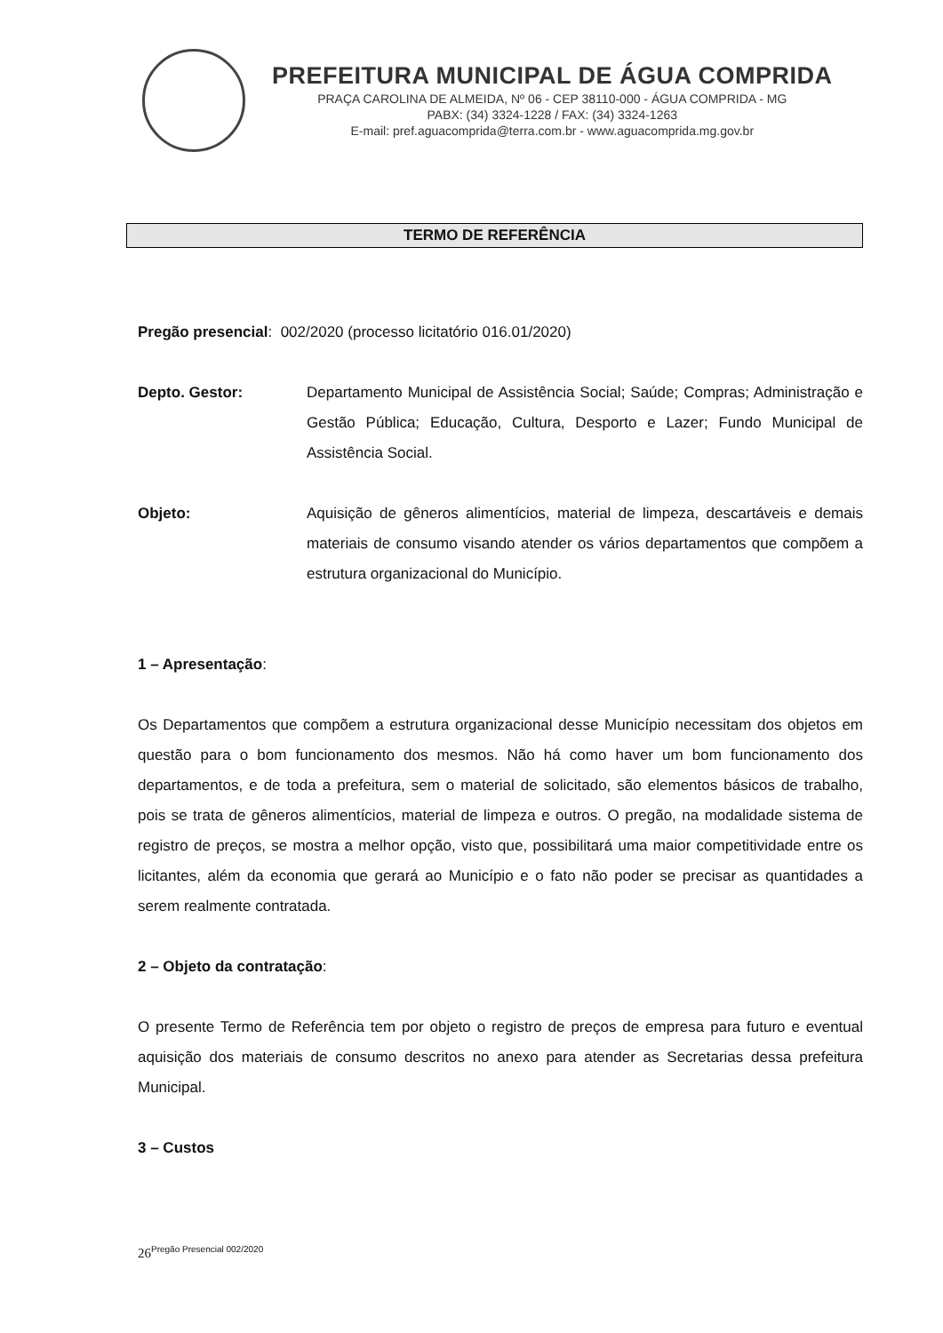PREFEITURA MUNICIPAL DE ÁGUA COMPRIDA
PRAÇA CAROLINA DE ALMEIDA, Nº 06 - CEP 38110-000 - ÁGUA COMPRIDA - MG
PABX: (34) 3324-1228 / FAX: (34) 3324-1263
E-mail: pref.aguacomprida@terra.com.br - www.aguacomprida.mg.gov.br
TERMO DE REFERÊNCIA
Pregão presencial: 002/2020 (processo licitatório 016.01/2020)
Depto. Gestor: Departamento Municipal de Assistência Social; Saúde; Compras; Administração e Gestão Pública; Educação, Cultura, Desporto e Lazer; Fundo Municipal de Assistência Social.
Objeto: Aquisição de gêneros alimentícios, material de limpeza, descartáveis e demais materiais de consumo visando atender os vários departamentos que compõem a estrutura organizacional do Município.
1 – Apresentação:
Os Departamentos que compõem a estrutura organizacional desse Município necessitam dos objetos em questão para o bom funcionamento dos mesmos. Não há como haver um bom funcionamento dos departamentos, e de toda a prefeitura, sem o material de solicitado, são elementos básicos de trabalho, pois se trata de gêneros alimentícios, material de limpeza e outros. O pregão, na modalidade sistema de registro de preços, se mostra a melhor opção, visto que, possibilitará uma maior competitividade entre os licitantes, além da economia que gerará ao Município e o fato não poder se precisar as quantidades a serem realmente contratada.
2 – Objeto da contratação:
O presente Termo de Referência tem por objeto o registro de preços de empresa para futuro e eventual aquisição dos materiais de consumo descritos no anexo para atender as Secretarias dessa prefeitura Municipal.
3 – Custos
26<sup>Pregão Presencial 002/2020</sup>